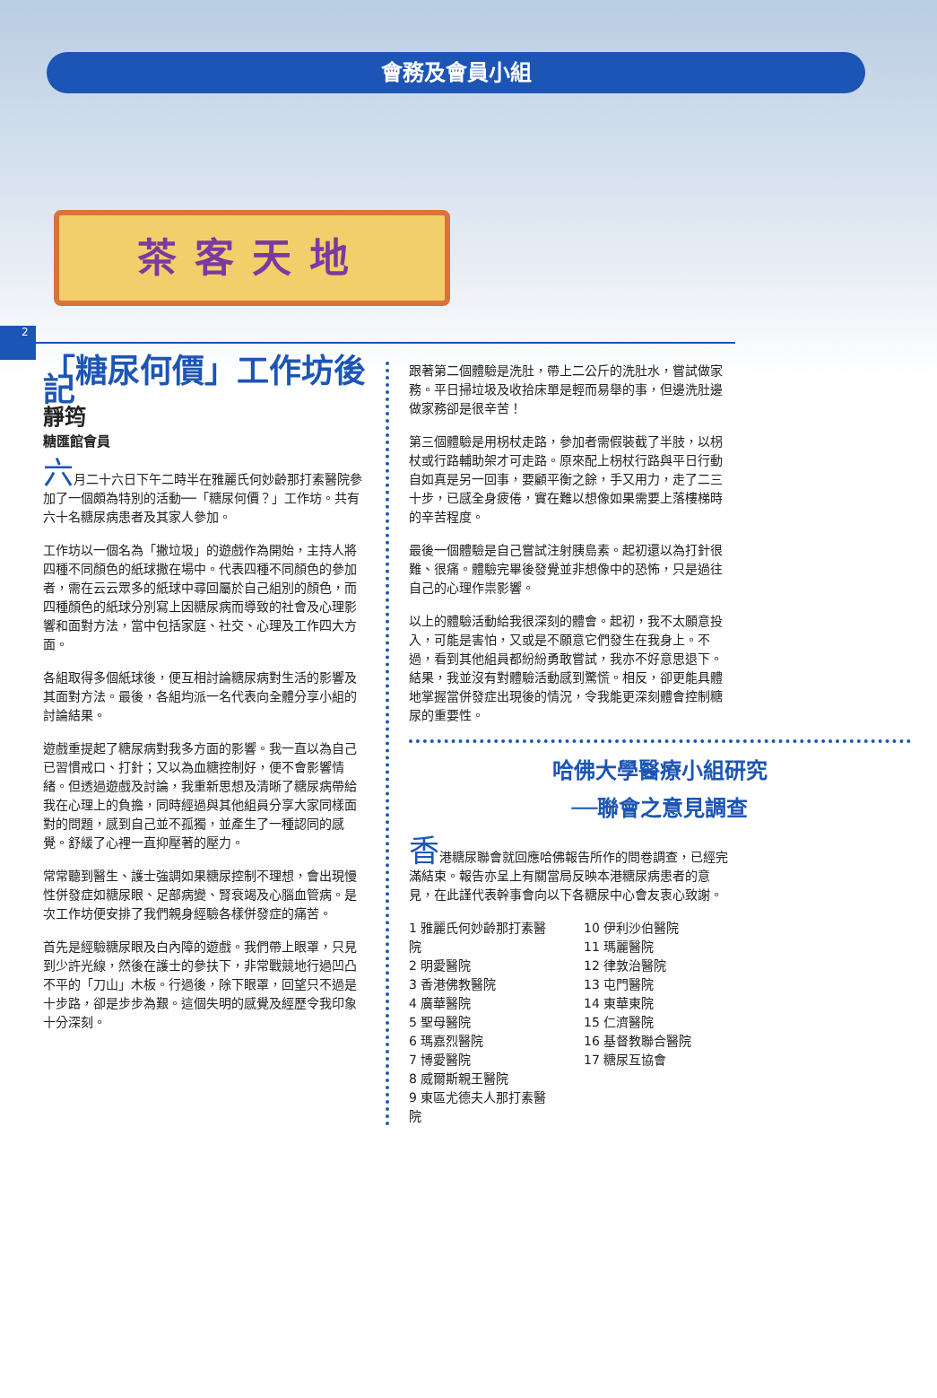會務及會員小組
茶客天地
2
「糖尿何價」工作坊後記
靜筠
糖匯館會員
六月二十六日下午二時半在雅麗氏何妙齡那打素醫院參加了一個頗為特別的活動──「糖尿何價？」工作坊。共有六十名糖尿病患者及其家人參加。
工作坊以一個名為「撇垃圾」的遊戲作為開始，主持人將四種不同顏色的紙球撒在場中。代表四種不同顏色的參加者，需在云云眾多的紙球中尋回屬於自己組別的顏色，而四種顏色的紙球分別寫上因糖尿病而導致的社會及心理影響和面對方法，當中包括家庭、社交、心理及工作四大方面。
各組取得多個紙球後，便互相討論糖尿病對生活的影響及其面對方法。最後，各組均派一名代表向全體分享小組的討論結果。
遊戲重提起了糖尿病對我多方面的影響。我一直以為自己已習慣戒口、打針；又以為血糖控制好，便不會影響情緒。但透過遊戲及討論，我重新思想及清晰了糖尿病帶給我在心理上的負擔，同時經過與其他組員分享大家同樣面對的問題，感到自己並不孤獨，並產生了一種認同的感覺。舒緩了心裡一直抑壓著的壓力。
常常聽到醫生、護士強調如果糖尿控制不理想，會出現慢性併發症如糖尿眼、足部病變、腎衰竭及心腦血管病。是次工作坊便安排了我們親身經驗各樣併發症的痛苦。
首先是經驗糖尿眼及白內障的遊戲。我們帶上眼罩，只見到少許光線，然後在護士的參扶下，非常戰競地行過凹凸不平的「刀山」木板。行過後，除下眼罩，回望只不過是十步路，卻是步步為艱。這個失明的感覺及經歷令我印象十分深刻。
跟著第二個體驗是洗肚，帶上二公斤的洗肚水，嘗試做家務。平日掃垃圾及收拾床單是輕而易舉的事，但邊洗肚邊做家務卻是很辛苦！
第三個體驗是用枴杖走路，參加者需假裝截了半肢，以枴杖或行路輔助架才可走路。原來配上枴杖行路與平日行動自如真是另一回事，要顧平衡之餘，手又用力，走了二三十步，已感全身疲倦，實在難以想像如果需要上落樓梯時的辛苦程度。
最後一個體驗是自己嘗試注射胰島素。起初還以為打針很難、很痛。體驗完畢後發覺並非想像中的恐怖，只是過往自己的心理作祟影響。
以上的體驗活動給我很深刻的體會。起初，我不太願意投入，可能是害怕，又或是不願意它們發生在我身上。不過，看到其他組員都紛紛勇敢嘗試，我亦不好意思退下。結果，我並沒有對體驗活動感到驚慌。相反，卻更能具體地掌握當併發症出現後的情況，令我能更深刻體會控制糖尿的重要性。
哈佛大學醫療小組研究
──聯會之意見調查
香港糖尿聯會就回應哈佛報告所作的問卷調查，已經完滿結束。報告亦呈上有關當局反映本港糖尿病患者的意見，在此謹代表幹事會向以下各糖尿中心會友衷心致謝。
1 雅麗氏何妙齡那打素醫院
2 明愛醫院
3 香港佛教醫院
4 廣華醫院
5 聖母醫院
6 瑪嘉烈醫院
7 博愛醫院
8 威爾斯親王醫院
9 東區尤德夫人那打素醫院
10 伊利沙伯醫院
11 瑪麗醫院
12 律敦治醫院
13 屯門醫院
14 東華東院
15 仁濟醫院
16 基督教聯合醫院
17 糖尿互協會